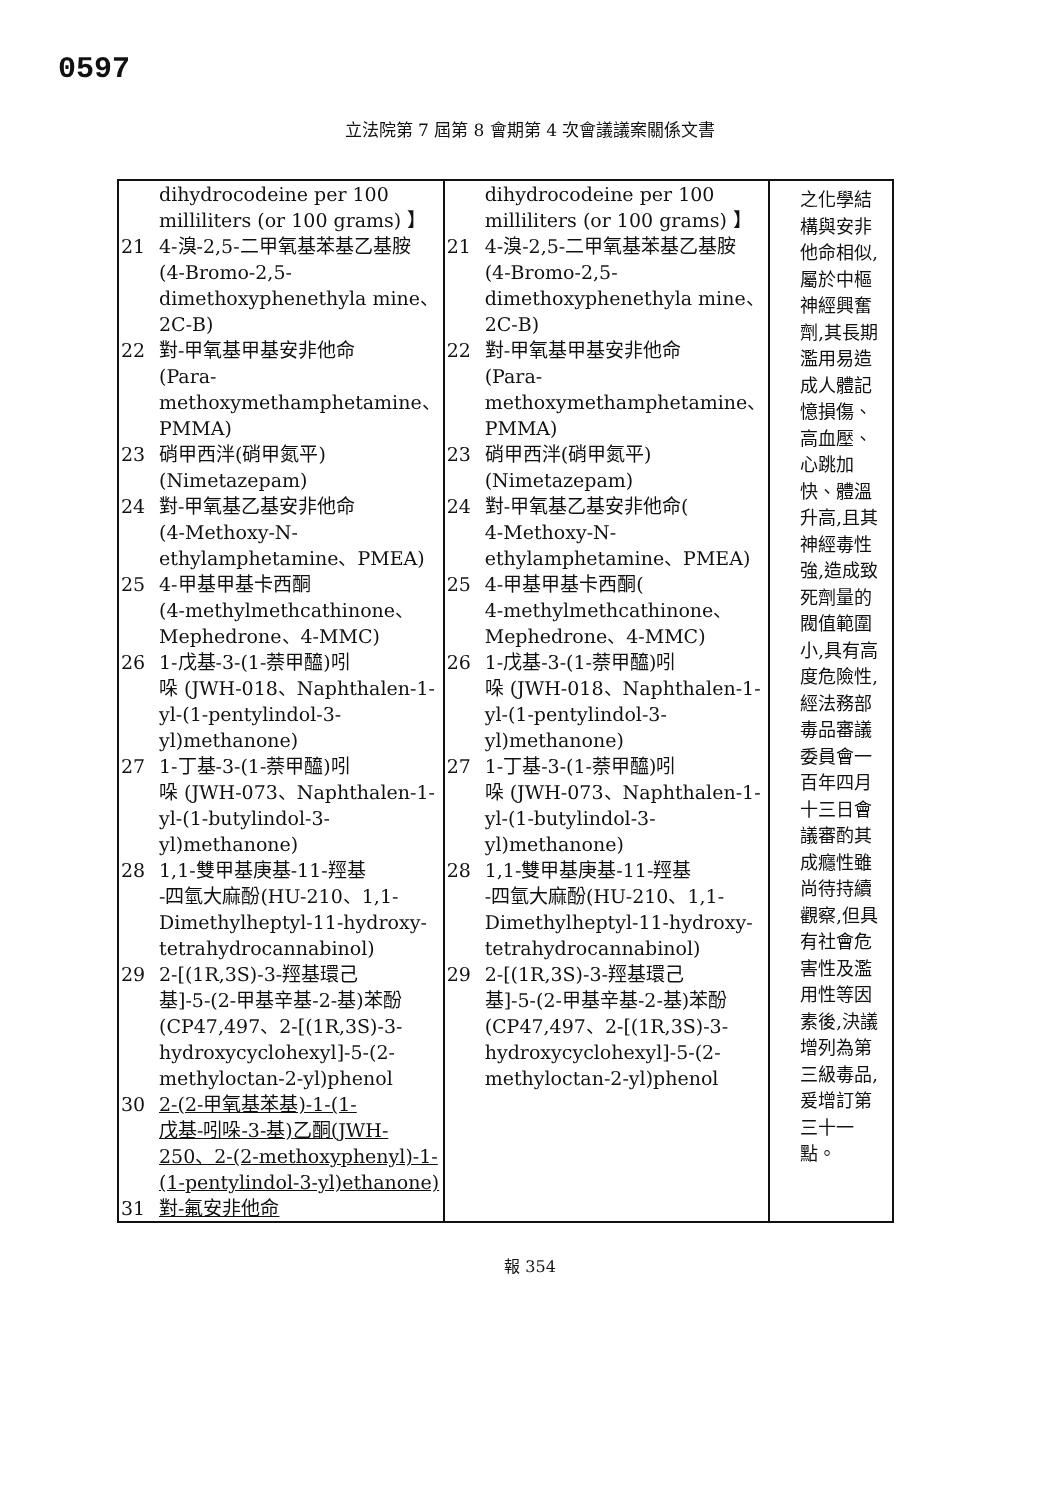0597
立法院第 7 屆第 8 會期第 4 次會議議案關係文書
| dihydrocodeine per 100 milliliters (or 100 grams) 】 21 4-溴-2,5-二甲氧基苯基乙基胺 (4-Bromo-2,5-dimethoxyphenethyla mine、2C-B) 22 對-甲氧基甲基安非他命 (Para-methoxymethamphetamine、PMMA) 23 硝甲西泮(硝甲氮平) (Nimetazepam) 24 對-甲氧基乙基安非他命 (4-Methoxy-N-ethylamphetamine、PMEA) 25 4-甲基甲基卡西酮 (4-methylmethcathinone、Mephedrone、4-MMC) 26 1-戊基-3-(1-萘甲醯)吲 哚 (JWH-018、Naphthalen-1-yl-(1-pentylindol-3-yl)methanone) 27 1-丁基-3-(1-萘甲醯)吲 哚 (JWH-073、Naphthalen-1-yl-(1-butylindol-3-yl)methanone) 28 1,1-雙甲基庚基-11-羥基 -四氫大麻酚(HU-210、1,1-Dimethylheptyl-11-hydroxy-tetrahydrocannabinol) 29 2-[(1R,3S)-3-羥基環己 基]-5-(2-甲基辛基-2-基)苯酚(CP47,497、2-[(1R,3S)-3-hydroxycyclohexyl]-5-(2-methyloctan-2-yl)phenol 30 2-(2-甲氧基苯基)-1-(1- 戊基-吲哚-3-基)乙酮(JWH-250、2-(2-methoxyphenyl)-1-(1-pentylindol-3-yl)ethanone) 31 對-氟安非他命 | dihydrocodeine per 100 milliliters (or 100 grams) 】 21 4-溴-2,5-二甲氧基苯基乙基胺 (4-Bromo-2,5-dimethoxyphenethyla mine、2C-B) 22 對-甲氧基甲基安非他命 (Para-methoxymethamphetamine、PMMA) 23 硝甲西泮(硝甲氮平) (Nimetazepam) 24 對-甲氧基乙基安非他命( 4-Methoxy-N-ethylamphetamine、PMEA) 25 4-甲基甲基卡西酮( 4-methylmethcathinone、Mephedrone、4-MMC) 26 1-戊基-3-(1-萘甲醯)吲 哚 (JWH-018、Naphthalen-1-yl-(1-pentylindol-3-yl)methanone) 27 1-丁基-3-(1-萘甲醯)吲 哚 (JWH-073、Naphthalen-1-yl-(1-butylindol-3-yl)methanone) 28 1,1-雙甲基庚基-11-羥基 -四氫大麻酚(HU-210、1,1-Dimethylheptyl-11-hydroxy-tetrahydrocannabinol) 29 2-[(1R,3S)-3-羥基環己 基]-5-(2-甲基辛基-2-基)苯酚(CP47,497、2-[(1R,3S)-3-hydroxycyclohexyl]-5-(2-methyloctan-2-yl)phenol | 之化學結構與安非他命相似,屬於中樞神經興奮劑,其長期濫用易造成人體記憶損傷、高血壓、心跳加快、體溫升高,且其神經毒性強,造成致死劑量的閥值範圍小,具有高度危險性,經法務部毒品審議委員會一百年四月十三日會議審酌其成癮性雖尚待持續觀察,但具有社會危害性及濫用性等因素後,決議增列為第三級毒品,爰增訂第三十一點。 |
報 354